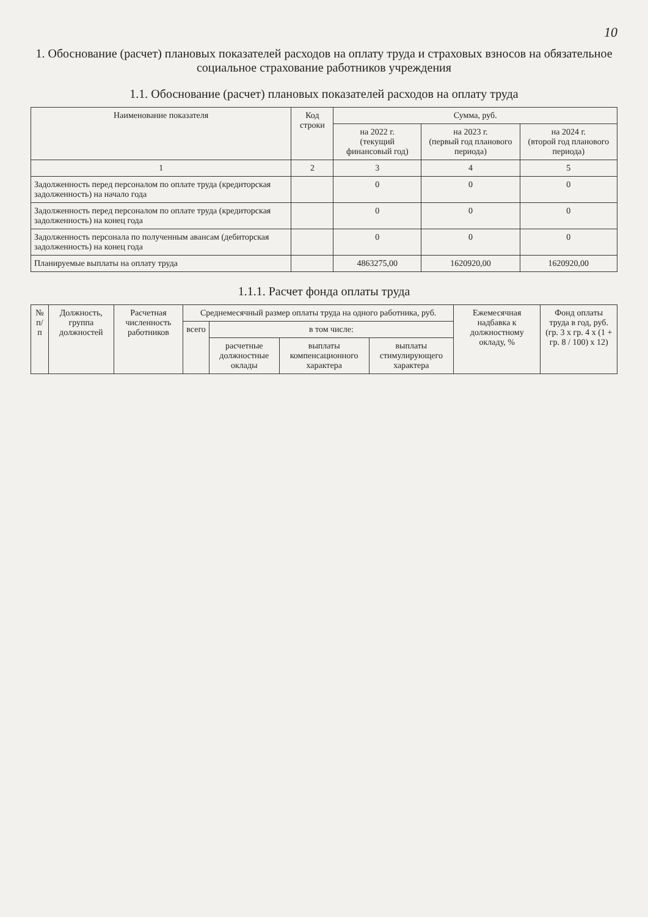10
1. Обоснование (расчет) плановых показателей расходов на оплату труда и страховых взносов на обязательное социальное страхование работников учреждения
1.1. Обоснование (расчет) плановых показателей расходов на оплату труда
| Наименование показателя | Код строки | Сумма, руб. | | |
| --- | --- | --- | --- | --- |
| | | на 2022 г. (текущий финансовый год) | на 2023 г. (первый год планового периода) | на 2024 г. (второй год планового периода) |
| 1 | 2 | 3 | 4 | 5 |
| Задолженность перед персоналом по оплате труда (кредиторская задолженность) на начало года | | 0 | 0 | 0 |
| Задолженность перед персоналом по оплате труда (кредиторская задолженность) на конец года | | 0 | 0 | 0 |
| Задолженность персонала по полученным авансам (дебиторская задолженность) на конец года | | 0 | 0 | 0 |
| Планируемые выплаты на оплату труда | | 4863275,00 | 1620920,00 | 1620920,00 |
1.1.1. Расчет фонда оплаты труда
| № п/п | Должность, группа должностей | Расчетная численность работников | Среднемесячный размер оплаты труда на одного работника, руб. | | | | Ежемесячная надбавка к должностному окладу, % | Фонд оплаты труда в год, руб. (гр. 3 x гр. 4 x (1 + гр. 8 / 100) x 12) |
| --- | --- | --- | --- | --- | --- | --- | --- | --- |
| | | | всего | в том числе: | | | | |
| | | | | расчетные должностные оклады | выплаты компенсационного характера | выплаты стимулирующего характера | | |